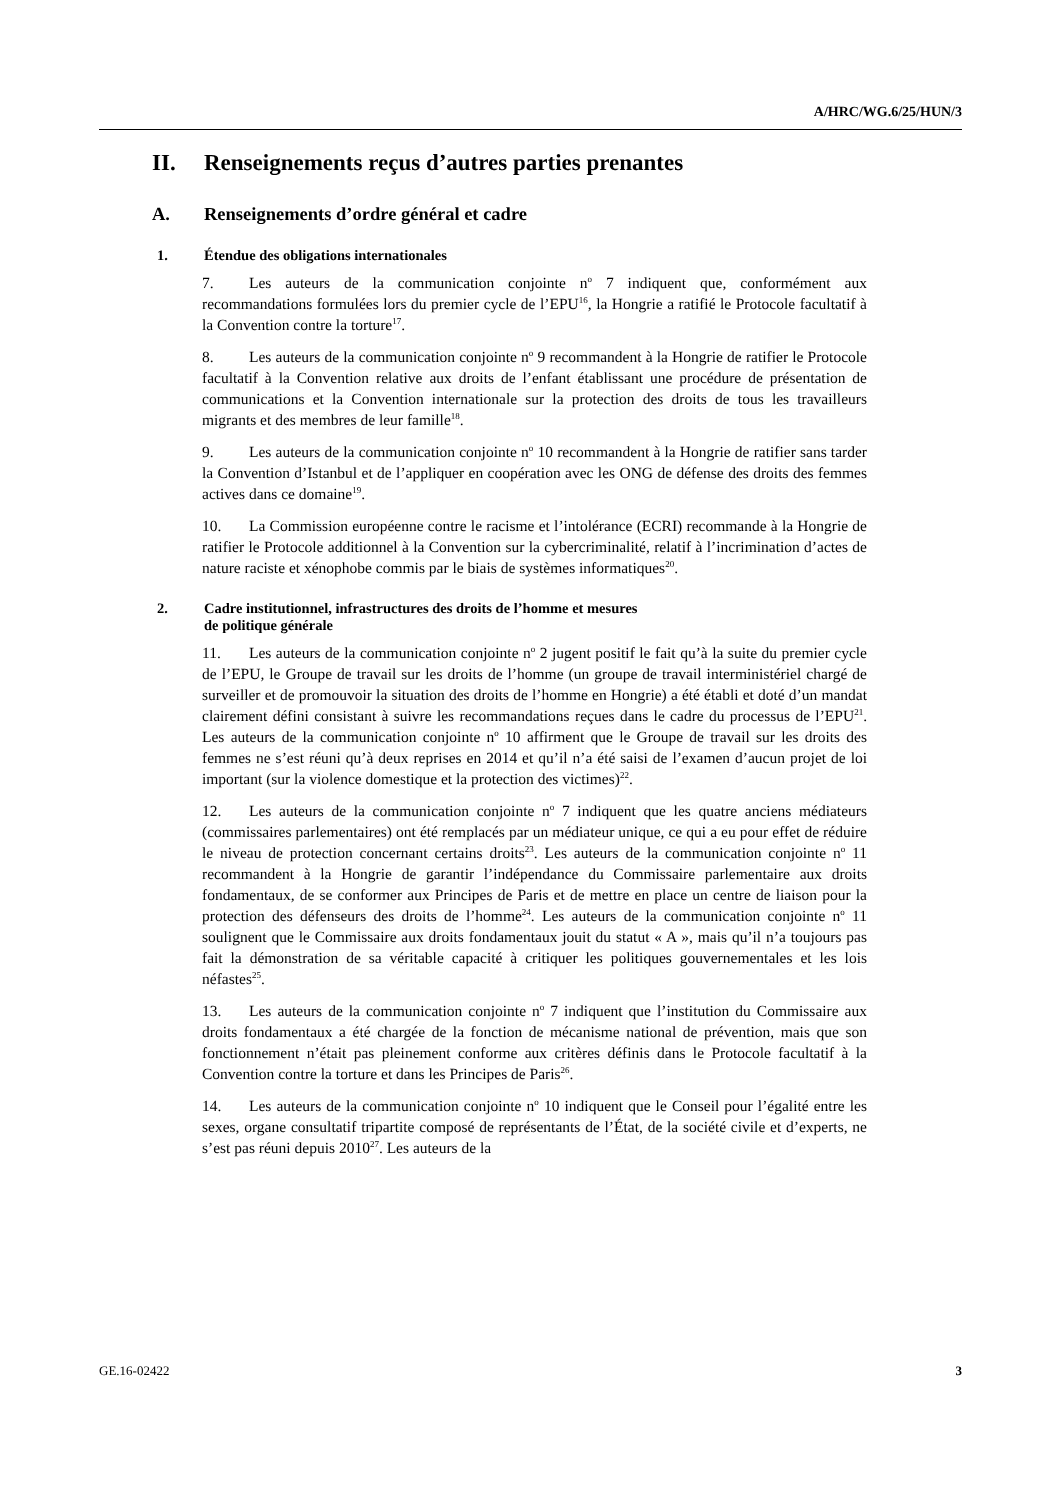A/HRC/WG.6/25/HUN/3
II. Renseignements reçus d’autres parties prenantes
A. Renseignements d’ordre général et cadre
1. Étendue des obligations internationales
7. Les auteurs de la communication conjointe n<sup>o</sup> 7 indiquent que, conformément aux recommandations formulées lors du premier cycle de l’EPU<sup>16</sup>, la Hongrie a ratifié le Protocole facultatif à la Convention contre la torture<sup>17</sup>.
8. Les auteurs de la communication conjointe n<sup>o</sup> 9 recommandent à la Hongrie de ratifier le Protocole facultatif à la Convention relative aux droits de l’enfant établissant une procédure de présentation de communications et la Convention internationale sur la protection des droits de tous les travailleurs migrants et des membres de leur famille<sup>18</sup>.
9. Les auteurs de la communication conjointe n<sup>o</sup> 10 recommandent à la Hongrie de ratifier sans tarder la Convention d’Istanbul et de l’appliquer en coopération avec les ONG de défense des droits des femmes actives dans ce domaine<sup>19</sup>.
10. La Commission européenne contre le racisme et l’intolérance (ECRI) recommande à la Hongrie de ratifier le Protocole additionnel à la Convention sur la cybercriminalité, relatif à l’incrimination d’actes de nature raciste et xénophobe commis par le biais de systèmes informatiques<sup>20</sup>.
2. Cadre institutionnel, infrastructures des droits de l’homme et mesures
de politique générale
11. Les auteurs de la communication conjointe n<sup>o</sup> 2 jugent positif le fait qu’à la suite du premier cycle de l’EPU, le Groupe de travail sur les droits de l’homme (un groupe de travail interministériel chargé de surveiller et de promouvoir la situation des droits de l’homme en Hongrie) a été établi et doté d’un mandat clairement défini consistant à suivre les recommandations reçues dans le cadre du processus de l’EPU<sup>21</sup>. Les auteurs de la communication conjointe n<sup>o</sup> 10 affirment que le Groupe de travail sur les droits des femmes ne s’est réuni qu’à deux reprises en 2014 et qu’il n’a été saisi de l’examen d’aucun projet de loi important (sur la violence domestique et la protection des victimes)<sup>22</sup>.
12. Les auteurs de la communication conjointe n<sup>o</sup> 7 indiquent que les quatre anciens médiateurs (commissaires parlementaires) ont été remplacés par un médiateur unique, ce qui a eu pour effet de réduire le niveau de protection concernant certains droits<sup>23</sup>. Les auteurs de la communication conjointe n<sup>o</sup> 11 recommandent à la Hongrie de garantir l’indépendance du Commissaire parlementaire aux droits fondamentaux, de se conformer aux Principes de Paris et de mettre en place un centre de liaison pour la protection des défenseurs des droits de l’homme<sup>24</sup>. Les auteurs de la communication conjointe n<sup>o</sup> 11 soulignent que le Commissaire aux droits fondamentaux jouit du statut « A », mais qu’il n’a toujours pas fait la démonstration de sa véritable capacité à critiquer les politiques gouvernementales et les lois néfastes<sup>25</sup>.
13. Les auteurs de la communication conjointe n<sup>o</sup> 7 indiquent que l’institution du Commissaire aux droits fondamentaux a été chargée de la fonction de mécanisme national de prévention, mais que son fonctionnement n’était pas pleinement conforme aux critères définis dans le Protocole facultatif à la Convention contre la torture et dans les Principes de Paris<sup>26</sup>.
14. Les auteurs de la communication conjointe n<sup>o</sup> 10 indiquent que le Conseil pour l’égalité entre les sexes, organe consultatif tripartite composé de représentants de l’État, de la société civile et d’experts, ne s’est pas réuni depuis 2010<sup>27</sup>. Les auteurs de la
GE.16-02422 3